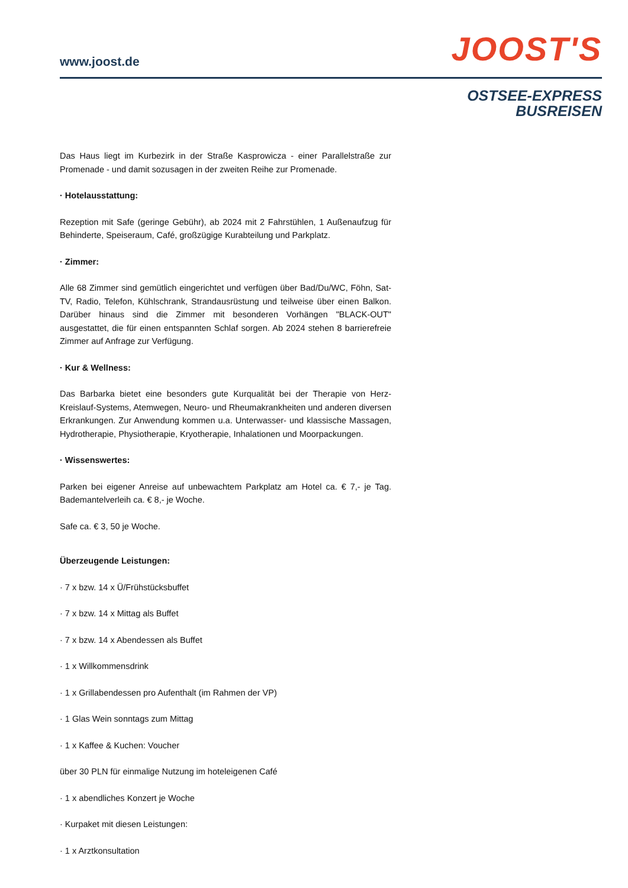www.joost.de JOOST'S
OSTSEE-EXPRESS
BUSREISEN
Das Haus liegt im Kurbezirk in der Straße Kasprowicza - einer Parallelstraße zur Promenade - und damit sozusagen in der zweiten Reihe zur Promenade.
· Hotelausstattung:
Rezeption mit Safe (geringe Gebühr), ab 2024 mit 2 Fahrstühlen, 1 Außenaufzug für Behinderte, Speiseraum, Café, großzügige Kurabteilung und Parkplatz.
· Zimmer:
Alle 68 Zimmer sind gemütlich eingerichtet und verfügen über Bad/Du/WC, Föhn, Sat-TV, Radio, Telefon, Kühlschrank, Strandausrüstung und teilweise über einen Balkon. Darüber hinaus sind die Zimmer mit besonderen Vorhängen "BLACK-OUT" ausgestattet, die für einen entspannten Schlaf sorgen. Ab 2024 stehen 8 barrierefreie Zimmer auf Anfrage zur Verfügung.
· Kur & Wellness:
Das Barbarka bietet eine besonders gute Kurqualität bei der Therapie von Herz-Kreislauf-Systems, Atemwegen, Neuro- und Rheumakrankheiten und anderen diversen Erkrankungen. Zur Anwendung kommen u.a. Unterwasser- und klassische Massagen, Hydrotherapie, Physiotherapie, Kryotherapie, Inhalationen und Moorpackungen.
· Wissenswertes:
Parken bei eigener Anreise auf unbewachtem Parkplatz am Hotel ca. € 7,- je Tag. Bademantelverleih ca. € 8,- je Woche.
Safe ca. € 3, 50 je Woche.
Überzeugende Leistungen:
· 7 x bzw. 14 x Ü/Frühstücksbuffet
· 7 x bzw. 14 x Mittag als Buffet
· 7 x bzw. 14 x Abendessen als Buffet
· 1 x Willkommensdrink
· 1 x Grillabendessen pro Aufenthalt (im Rahmen der VP)
· 1 Glas Wein sonntags zum Mittag
· 1 x Kaffee & Kuchen: Voucher
über 30 PLN für einmalige Nutzung im hoteleigenen Café
· 1 x abendliches Konzert je Woche
· Kurpaket mit diesen Leistungen:
· 1 x Arztkonsultation